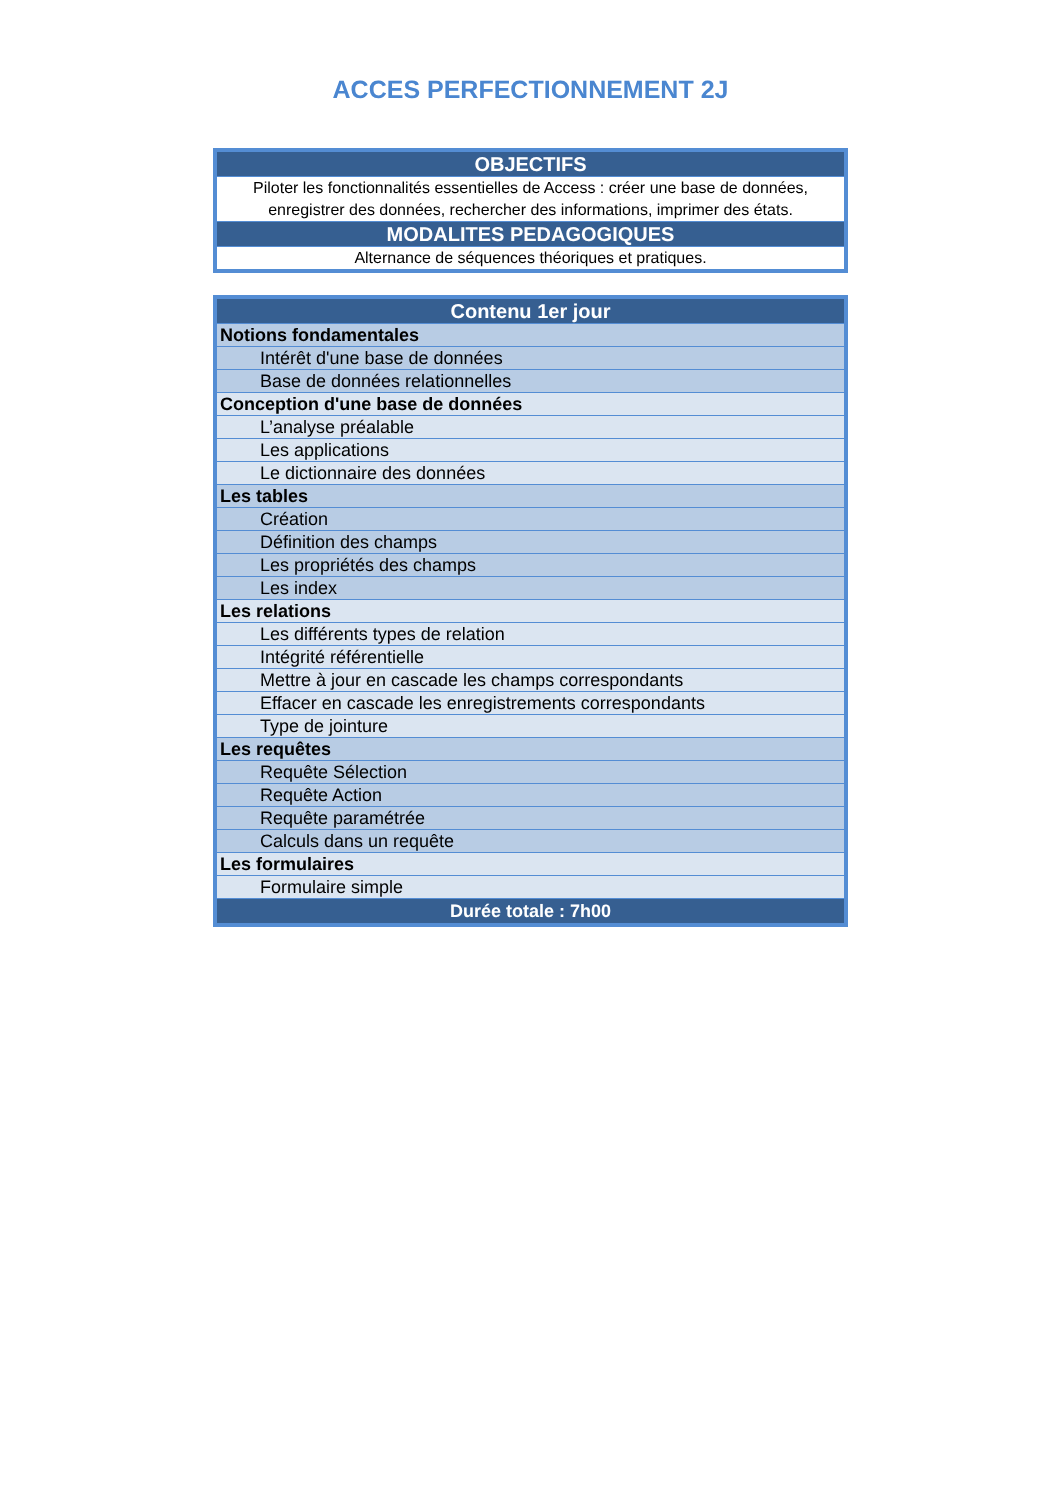ACCES PERFECTIONNEMENT 2J
| OBJECTIFS |
| --- |
| Piloter les fonctionnalités essentielles de Access : créer une base de données, enregistrer des données, rechercher des informations, imprimer des états. |
| MODALITES PEDAGOGIQUES |
| Alternance de séquences théoriques et pratiques. |
| Contenu 1er jour |
| --- |
| Notions fondamentales |
| Intérêt d'une base de données |
| Base de données relationnelles |
| Conception d'une base de données |
| L’analyse préalable |
| Les applications |
| Le dictionnaire des données |
| Les tables |
| Création |
| Définition des champs |
| Les propriétés des champs |
| Les index |
| Les relations |
| Les différents types de relation |
| Intégrité référentielle |
| Mettre à jour en cascade les champs correspondants |
| Effacer en cascade les enregistrements correspondants |
| Type de jointure |
| Les requêtes |
| Requête Sélection |
| Requête Action |
| Requête paramétrée |
| Calculs dans un requête |
| Les formulaires |
| Formulaire simple |
| Durée totale : 7h00 |